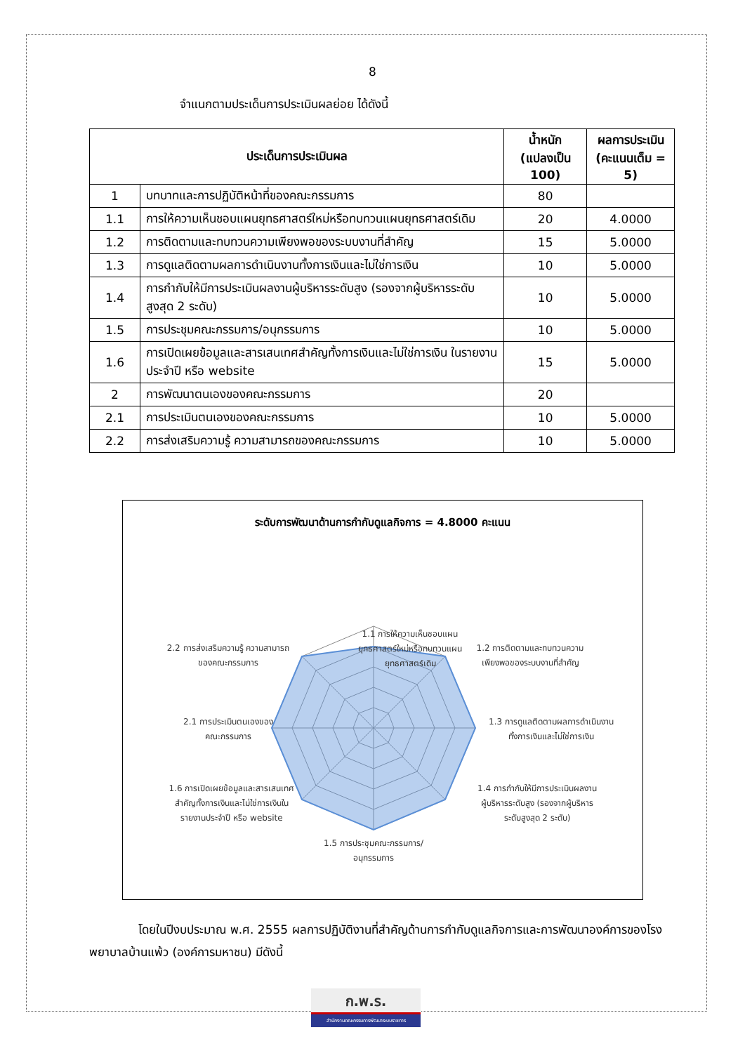8
จำแนกตามประเด็นการประเมินผลย่อย ได้ดังนี้
| ประเด็นการประเมินผล | | น้ำหนัก (แปลงเป็น 100) | ผลการประเมิน (คะแนนเต็ม = 5) |
| --- | --- | --- | --- |
| 1 | บทบาทและการปฏิบัติหน้าที่ของคณะกรรมการ | 80 | |
| 1.1 | การให้ความเห็นชอบแผนยุทธศาสตร์ใหม่หรือทบทวนแผนยุทธศาสตร์เดิม | 20 | 4.0000 |
| 1.2 | การติดตามและทบทวนความเพียงพอของระบบงานที่สำคัญ | 15 | 5.0000 |
| 1.3 | การดูแลติดตามผลการดำเนินงานทั้งการเงินและไม่ใช่การเงิน | 10 | 5.0000 |
| 1.4 | การกำกับให้มีการประเมินผลงานผู้บริหารระดับสูง (รองจากผู้บริหารระดับสูงสุด 2 ระดับ) | 10 | 5.0000 |
| 1.5 | การประชุมคณะกรรมการ/อนุกรรมการ | 10 | 5.0000 |
| 1.6 | การเปิดเผยข้อมูลและสารเสนเทศสำคัญทั้งการเงินและไม่ใช่การเงิน ในรายงานประจำปี หรือ website | 15 | 5.0000 |
| 2 | การพัฒนาตนเองของคณะกรรมการ | 20 | |
| 2.1 | การประเมินตนเองของคณะกรรมการ | 10 | 5.0000 |
| 2.2 | การส่งเสริมความรู้ ความสามารถของคณะกรรมการ | 10 | 5.0000 |
ระดับการพัฒนาด้านการกำกับดูแลกิจการ = 4.8000 คะแนน
1.1 การให้ความเห็นชอบแผน
ยุทธศาสตร์ใหม่หรือทบทวนแผน
ยุทธศาสตร์เดิม
1.2 การติดตามและทบทวนความ
เพียงพอของระบบงานที่สำคัญ
1.3 การดูแลติดตามผลการดำเนินงาน
ทั้งการเงินและไม่ใช่การเงิน
1.4 การกำกับให้มีการประเมินผลงาน
ผู้บริหารระดับสูง (รองจากผู้บริหาร
ระดับสูงสุด 2 ระดับ)
1.5 การประชุมคณะกรรมการ/
อนุกรรมการ
1.6 การเปิดเผยข้อมูลและสารเสนเทศ
สำคัญทั้งการเงินและไม่ใช่การเงินใน
รายงานประจำปี หรือ website
2.1 การประเมินตนเองของ
คณะกรรมการ
2.2 การส่งเสริมความรู้ ความสามารถ
ของคณะกรรมการ
โดยในปีงบประมาณ พ.ศ. 2555 ผลการปฏิบัติงานที่สำคัญด้านการกำกับดูแลกิจการและการพัฒนาองค์การของโรงพยาบาลบ้านแพ้ว (องค์การมหาชน) มีดังนี้
ก.พ.ร.
สำนักงานคณะกรรมการพัฒนาระบบราชการ